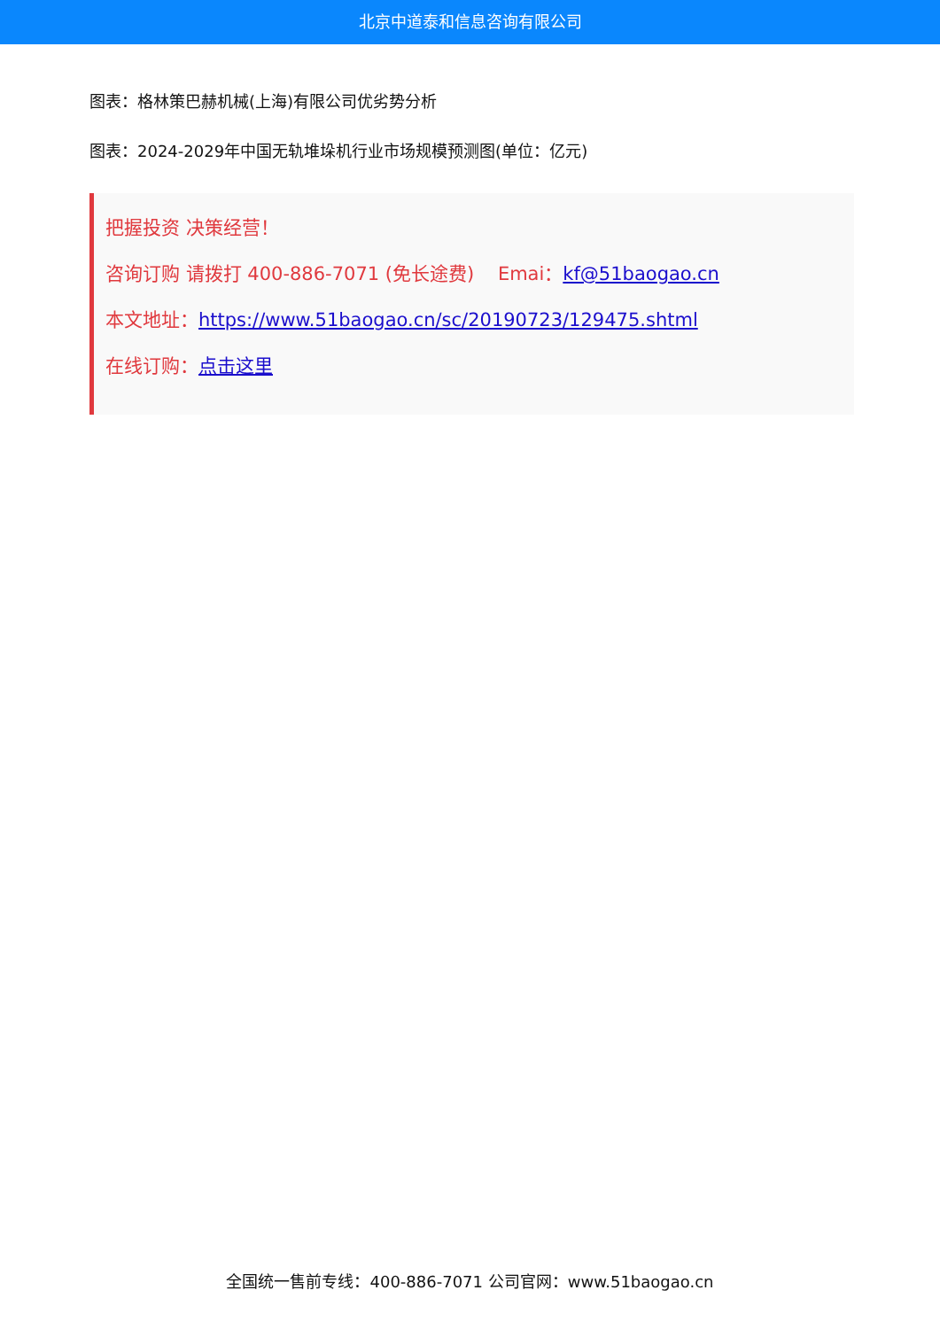北京中道泰和信息咨询有限公司
图表：格林策巴赫机械(上海)有限公司优劣势分析
图表：2024-2029年中国无轨堆垛机行业市场规模预测图(单位：亿元)
把握投资 决策经营！
咨询订购 请拨打 400-886-7071 (免长途费) Emai：kf@51baogao.cn
本文地址：https://www.51baogao.cn/sc/20190723/129475.shtml
在线订购：点击这里
全国统一售前专线：400-886-7071 公司官网：www.51baogao.cn